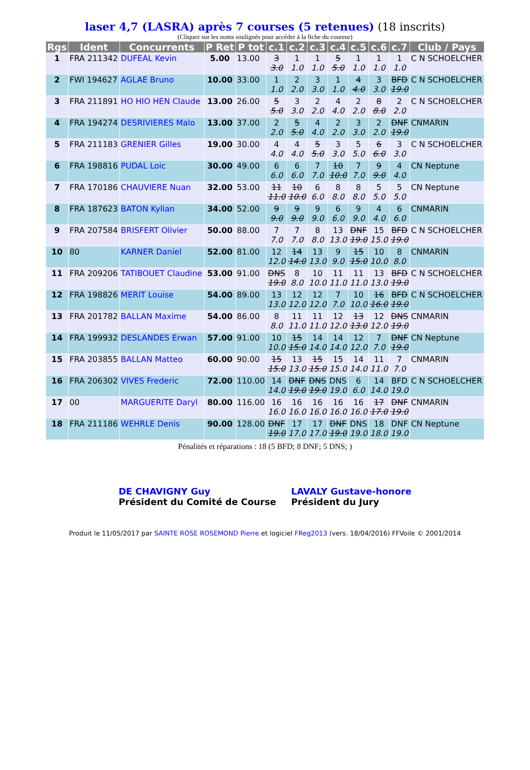laser 4,7 (LASRA) après 7 courses (5 retenues) (18 inscrits)
(Cliquez sur les noms soulignés pour accéder à la fiche du coureur)
| Rgs | Ident | Concurrents | P Ret | P tot | c.1 | c.2 | c.3 | c.4 | c.5 | c.6 | c.7 | Club / Pays |
| --- | --- | --- | --- | --- | --- | --- | --- | --- | --- | --- | --- | --- |
| 1 | FRA 211342 | DUFEAL Kevin | 5.00 | 13.00 | 3 3.0 | 1 1.0 | 1 1.0 | 5 5.0 | 1 1.0 | 1 1.0 | 1 1.0 | C N SCHOELCHER |
| 2 | FWI 194627 | AGLAE Bruno | 10.00 | 33.00 | 1 1.0 | 2 2.0 | 3 3.0 | 1 1.0 | 4 4.0 | 3 3.0 | BFD 19.0 | C N SCHOELCHER |
| 3 | FRA 211891 | HO HIO HEN Claude | 13.00 | 26.00 | 5 5.0 | 3 3.0 | 2 2.0 | 4 4.0 | 2 2.0 | 8 8.0 | 2 2.0 | C N SCHOELCHER |
| 4 | FRA 194274 | DESRIVIERES Malo | 13.00 | 37.00 | 2 2.0 | 5 5.0 | 4 4.0 | 2 2.0 | 3 3.0 | 2 2.0 | DNF 19.0 | CNMARIN |
| 5 | FRA 211183 | GRENIER Gilles | 19.00 | 30.00 | 4 4.0 | 4 4.0 | 5 5.0 | 3 3.0 | 5 5.0 | 6 6.0 | 3 3.0 | C N SCHOELCHER |
| 6 | FRA 198816 | PUDAL Loic | 30.00 | 49.00 | 6 6.0 | 6 6.0 | 7 7.0 | 10 10.0 | 7 7.0 | 9 9.0 | 4 4.0 | CN Neptune |
| 7 | FRA 170186 | CHAUVIERE Nuan | 32.00 | 53.00 | 11 11.0 | 10 10.0 | 6 6.0 | 8 8.0 | 8 8.0 | 5 5.0 | 5 5.0 | CN Neptune |
| 8 | FRA 187623 | BATON Kylian | 34.00 | 52.00 | 9 9.0 | 9 9.0 | 9 9.0 | 6 6.0 | 9 9.0 | 4 4.0 | 6 6.0 | CNMARIN |
| 9 | FRA 207584 | BRISFERT Olivier | 50.00 | 88.00 | 7 7.0 | 7 7.0 | 8 8.0 | 13 13.0 | DNF 19.0 | 15 15.0 | BFD 19.0 | C N SCHOELCHER |
| 10 | 80 | KARNER Daniel | 52.00 | 81.00 | 12 12.0 | 14 14.0 | 13 13.0 | 9 9.0 | 15 15.0 | 10 10.0 | 8 8.0 | CNMARIN |
| 11 | FRA 209206 | TATIBOUET Claudine | 53.00 | 91.00 | DNS 19.0 | 8 8.0 | 10 10.0 | 11 11.0 | 11 11.0 | 13 13.0 | BFD 19.0 | C N SCHOELCHER |
| 12 | FRA 198826 | MERIT Louise | 54.00 | 89.00 | 13 13.0 | 12 12.0 | 12 12.0 | 7 7.0 | 10 10.0 | 16 16.0 | BFD 19.0 | C N SCHOELCHER |
| 13 | FRA 201782 | BALLAN Maxime | 54.00 | 86.00 | 8 8.0 | 11 11.0 | 11 11.0 | 12 12.0 | 13 13.0 | 12 12.0 | DNS 19.0 | CNMARIN |
| 14 | FRA 199932 | DESLANDES Erwan | 57.00 | 91.00 | 10 10.0 | 15 15.0 | 14 14.0 | 14 14.0 | 12 12.0 | 7 7.0 | DNF 19.0 | CN Neptune |
| 15 | FRA 203855 | BALLAN Matteo | 60.00 | 90.00 | 15 15.0 | 13 13.0 | 15 15.0 | 15 15.0 | 14 14.0 | 11 11.0 | 7 7.0 | CNMARIN |
| 16 | FRA 206302 | VIVES Frederic | 72.00 | 110.00 | 14 14.0 | DNF 19.0 | DNS 19.0 | DNS 19.0 | 6 6.0 | 14 14.0 | BFD 19.0 | C N SCHOELCHER |
| 17 | 00 | MARGUERITE Daryl | 80.00 | 116.00 | 16 16.0 | 16 16.0 | 16 16.0 | 16 16.0 | 16 16.0 | 17 17.0 | DNF 19.0 | CNMARIN |
| 18 | FRA 211186 | WEHRLE Denis | 90.00 | 128.00 | DNF 19.0 | 17 17.0 | 17 17.0 | DNF 19.0 | DNS 19.0 | 18 18.0 | DNF 19.0 | CN Neptune |
Pénalités et réparations : 18 (5 BFD; 8 DNF; 5 DNS; )
DE CHAVIGNY Guy
Président du Comité de Course
LAVALY Gustave-honore
Président du Jury
Produit le 11/05/2017 par SAINTE ROSE ROSEMOND Pierre et logiciel FReg2013 (vers. 18/04/2016) FFVoile © 2001/2014